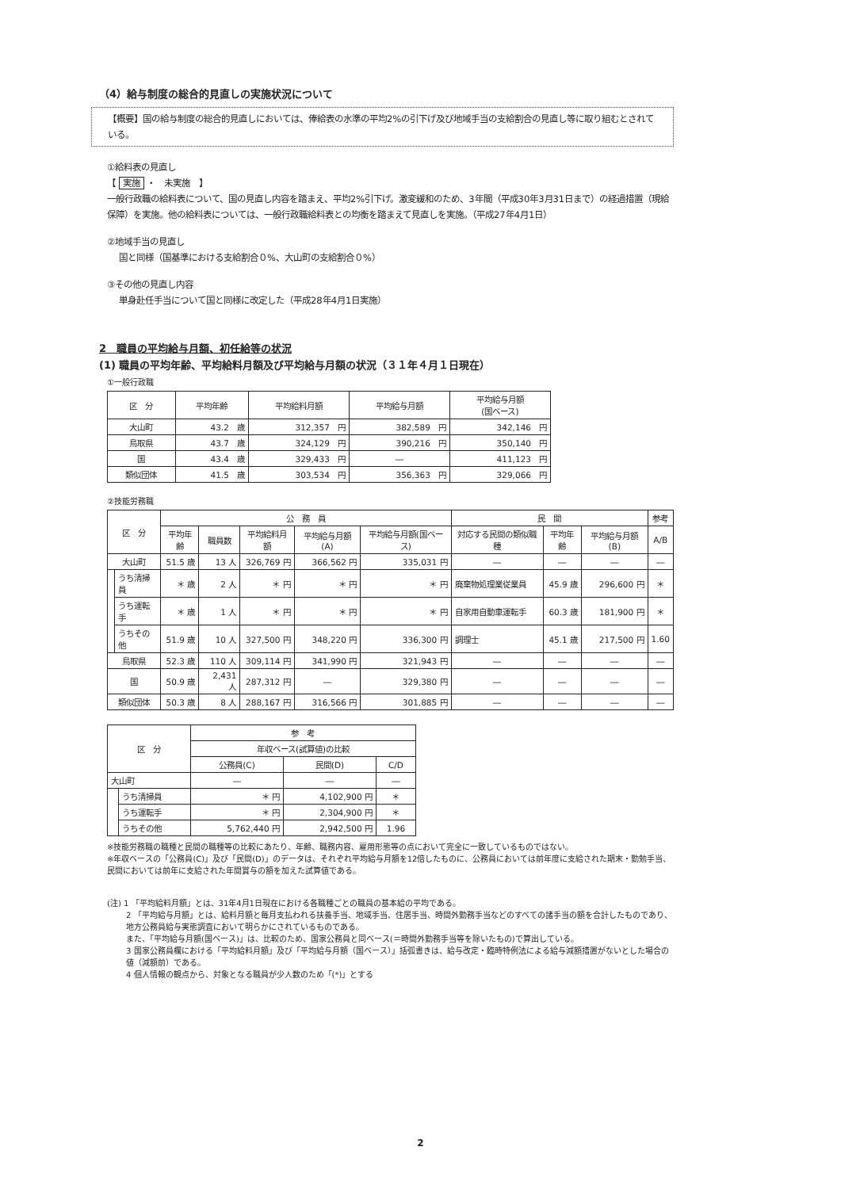（4）給与制度の総合的見直しの実施状況について
【概要】国の給与制度の総合的見直しにおいては、俸給表の水準の平均2%の引下げ及び地域手当の支給割合の見直し等に取り組むとされている。
①給料表の見直し
【 実施 ・　未実施　】
一般行政職の給料表について、国の見直し内容を踏まえ、平均2%引下げ。激変緩和のため、3年間（平成30年3月31日まで）の経過措置（現給保障）を実施。他の給料表については、一般行政職給料表との均衡を踏まえて見直しを実施。（平成27年4月1日）
②地域手当の見直し
国と同様（国基準における支給割合０%、大山町の支給割合０%）
③その他の見直し内容
単身赴任手当について国と同様に改定した（平成28年4月1日実施）
2　職員の平均給与月額、初任給等の状況
(1) 職員の平均年齢、平均給料月額及び平均給与月額の状況（３１年４月１日現在）
①一般行政職
| 区 分 | 平均年齢 | 平均給料月額 | 平均給与月額 | 平均給与月額 (国ベース) |
| --- | --- | --- | --- | --- |
| 大山町 | 43.2 歳 | 312,357 円 | 382,589 円 | 342,146 円 |
| 鳥取県 | 43.7 歳 | 324,129 円 | 390,216 円 | 350,140 円 |
| 国 | 43.4 歳 | 329,433 円 | ― | 411,123 円 |
| 類似団体 | 41.5 歳 | 303,534 円 | 356,363 円 | 329,066 円 |
②技能労務職
| 区 分 | | 公 務 員 | | | | | 民 間 | | | 参考 |
| --- | --- | --- | --- | --- | --- | --- | --- | --- | --- | --- |
| | | 平均年齢 | 職員数 | 平均給料月額 | 平均給与月額(A) | 平均給与月額(国ベース) | 対応する民間の類似職種 | 平均年齢 | 平均給与月額(B) | A/B |
| 大山町 | | 51.5 歳 | 13 人 | 326,769 円 | 366,562 円 | 335,031 円 | ― | ― | ― | ― |
| | うち清掃員 | ＊ 歳 | 2 人 | ＊ 円 | ＊ 円 | ＊ 円 | 廃棄物処理業従業員 | 45.9 歳 | 296,600 円 | ＊ |
| | うち運転手 | ＊ 歳 | 1 人 | ＊ 円 | ＊ 円 | ＊ 円 | 自家用自動車運転手 | 60.3 歳 | 181,900 円 | ＊ |
| | うちその他 | 51.9 歳 | 10 人 | 327,500 円 | 348,220 円 | 336,300 円 | 調理士 | 45.1 歳 | 217,500 円 | 1.60 |
| 鳥取県 | | 52.3 歳 | 110 人 | 309,114 円 | 341,990 円 | 321,943 円 | ― | ― | ― | ― |
| 国 | | 50.9 歳 | 2,431 人 | 287,312 円 | ― | 329,380 円 | ― | ― | ― | ― |
| 類似団体 | | 50.3 歳 | 8 人 | 288,167 円 | 316,566 円 | 301,885 円 | ― | ― | ― | ― |
| 区 分 | | 参 考 | | |
| --- | --- | --- | --- | --- |
| | | 年収ベース(試算値)の比較 | | |
| | | 公務員(C) | 民間(D) | C/D |
| 大山町 | | ― | ― | ― |
| | うち清掃員 | ＊ 円 | 4,102,900 円 | ＊ |
| | うち運転手 | ＊ 円 | 2,304,900 円 | ＊ |
| | うちその他 | 5,762,440 円 | 2,942,500 円 | 1.96 |
※技能労務職の職種と民間の職種等の比較にあたり、年齢、職務内容、雇用形態等の点において完全に一致しているものではない。
※年収ベースの「公務員(C)」及び「民間(D)」のデータは、それぞれ平均給与月額を12倍したものに、公務員においては前年度に支給された期末・勤勉手当、民間においては前年に支給された年間賞与の額を加えた試算値である。
(注) 1 「平均給料月額」とは、31年4月1日現在における各職種ごとの職員の基本給の平均である。
2 「平均給与月額」とは、給料月額と毎月支払われる扶養手当、地域手当、住居手当、時間外勤務手当などのすべての諸手当の額を合計したものであり、地方公務員給与実態調査において明らかにされているものである。
また、「平均給与月額(国ベース)」は、比較のため、国家公務員と同ベース(＝時間外勤務手当等を除いたもの)で算出している。
3 国家公務員欄における「平均給料月額」及び「平均給与月額（国ベース）」括弧書きは、給与改定・臨時特例法による給与減額措置がないとした場合の値（減額前）である。
4 個人情報の観点から、対象となる職員が少人数のため「(*)」とする
2